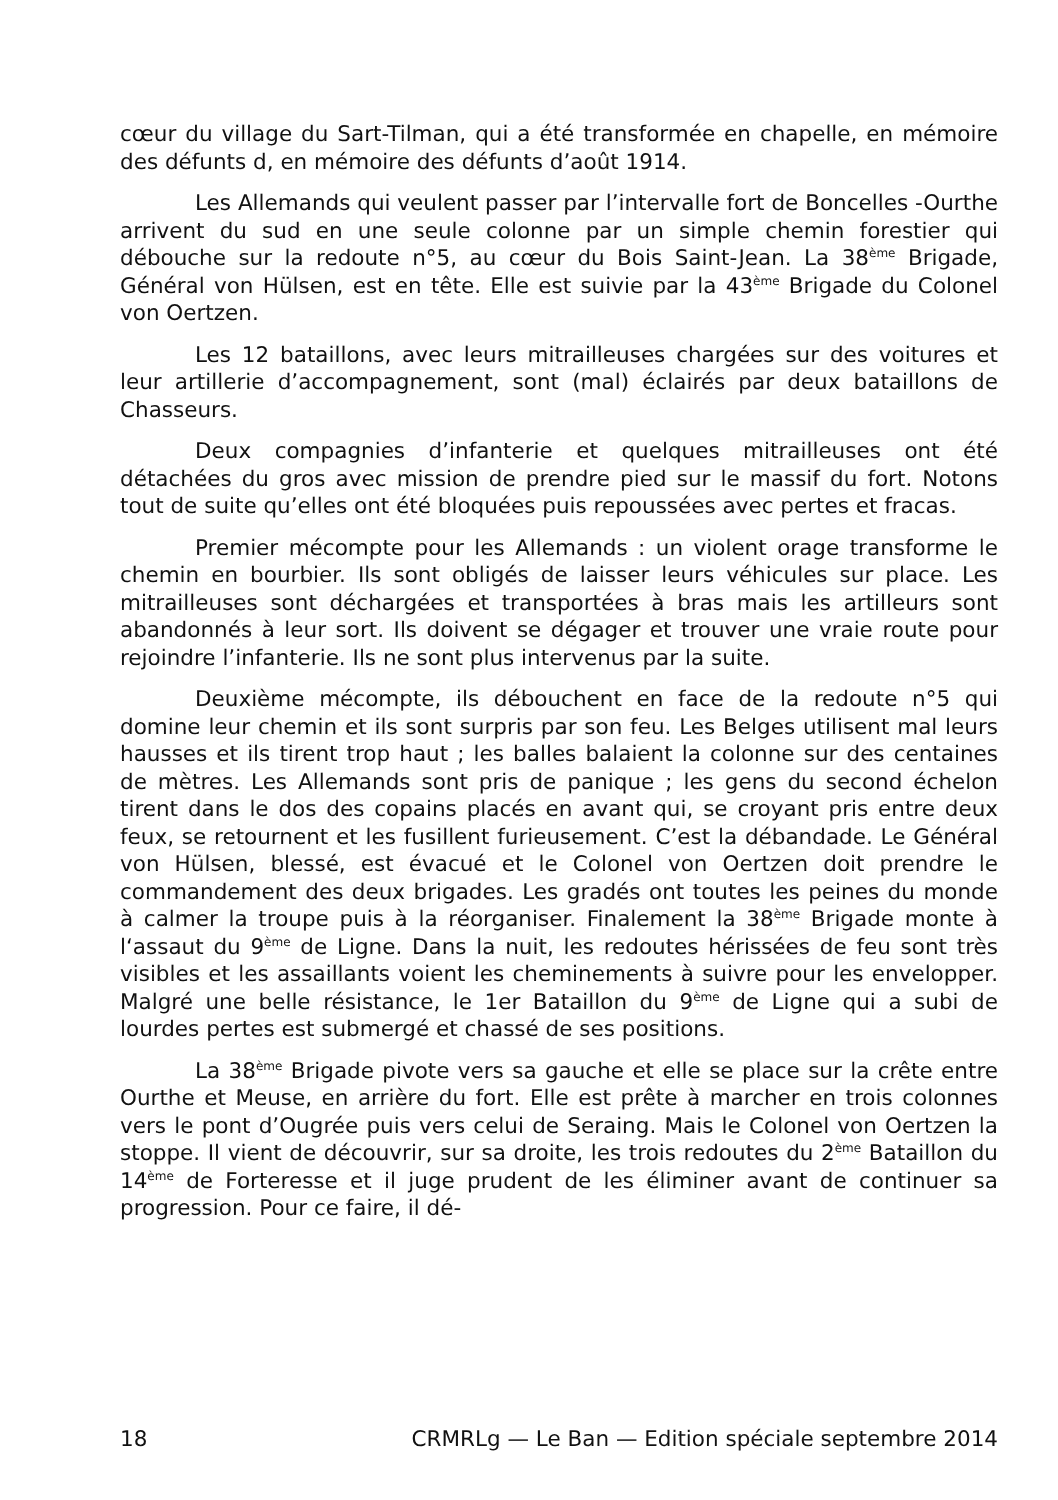cœur du village du Sart-Tilman, qui a été transformée en chapelle, en mémoire des défunts d, en mémoire des défunts d’août 1914.
Les Allemands qui veulent passer par l’intervalle fort de Boncelles -Ourthe arrivent du sud en une seule colonne par un simple chemin forestier qui débouche sur la redoute n°5, au cœur du Bois Saint-Jean. La 38<sup>ème</sup> Brigade, Général von Hülsen, est en tête. Elle est suivie par la 43<sup>ème</sup> Brigade du Colonel von Oertzen.
Les 12 bataillons, avec leurs mitrailleuses chargées sur des voitures et leur artillerie d’accompagnement, sont (mal) éclairés par deux bataillons de Chasseurs.
Deux compagnies d’infanterie et quelques mitrailleuses ont été détachées du gros avec mission de prendre pied sur le massif du fort. Notons tout de suite qu’elles ont été bloquées puis repoussées avec pertes et fracas.
Premier mécompte pour les Allemands : un violent orage transforme le chemin en bourbier. Ils sont obligés de laisser leurs véhicules sur place. Les mitrailleuses sont déchargées et transportées à bras mais les artilleurs sont abandonnés à leur sort. Ils doivent se dégager et trouver une vraie route pour rejoindre l’infanterie. Ils ne sont plus intervenus par la suite.
Deuxième mécompte, ils débouchent en face de la redoute n°5 qui domine leur chemin et ils sont surpris par son feu. Les Belges utilisent mal leurs hausses et ils tirent trop haut ; les balles balaient la colonne sur des centaines de mètres. Les Allemands sont pris de panique ; les gens du second échelon tirent dans le dos des copains placés en avant qui, se croyant pris entre deux feux, se retournent et les fusillent furieusement. C’est la débandade. Le Général von Hülsen, blessé, est évacué et le Colonel von Oertzen doit prendre le commandement des deux brigades. Les gradés ont toutes les peines du monde à calmer la troupe puis à la réorganiser. Finalement la 38<sup>ème</sup> Brigade monte à l‘assaut du 9<sup>ème</sup> de Ligne. Dans la nuit, les redoutes hérissées de feu sont très visibles et les assaillants voient les cheminements à suivre pour les envelopper. Malgré une belle résistance, le 1er Bataillon du 9<sup>ème</sup> de Ligne qui a subi de lourdes pertes est submergé et chassé de ses positions.
La 38<sup>ème</sup> Brigade pivote vers sa gauche et elle se place sur la crête entre Ourthe et Meuse, en arrière du fort. Elle est prête à marcher en trois colonnes vers le pont d’Ougrée puis vers celui de Seraing. Mais le Colonel von Oertzen la stoppe. Il vient de découvrir, sur sa droite, les trois redoutes du 2<sup>ème</sup> Bataillon du 14<sup>ème</sup> de Forteresse et il juge prudent de les éliminer avant de continuer sa progression. Pour ce faire, il dé-
18 CRMRLg — Le Ban — Edition spéciale septembre 2014